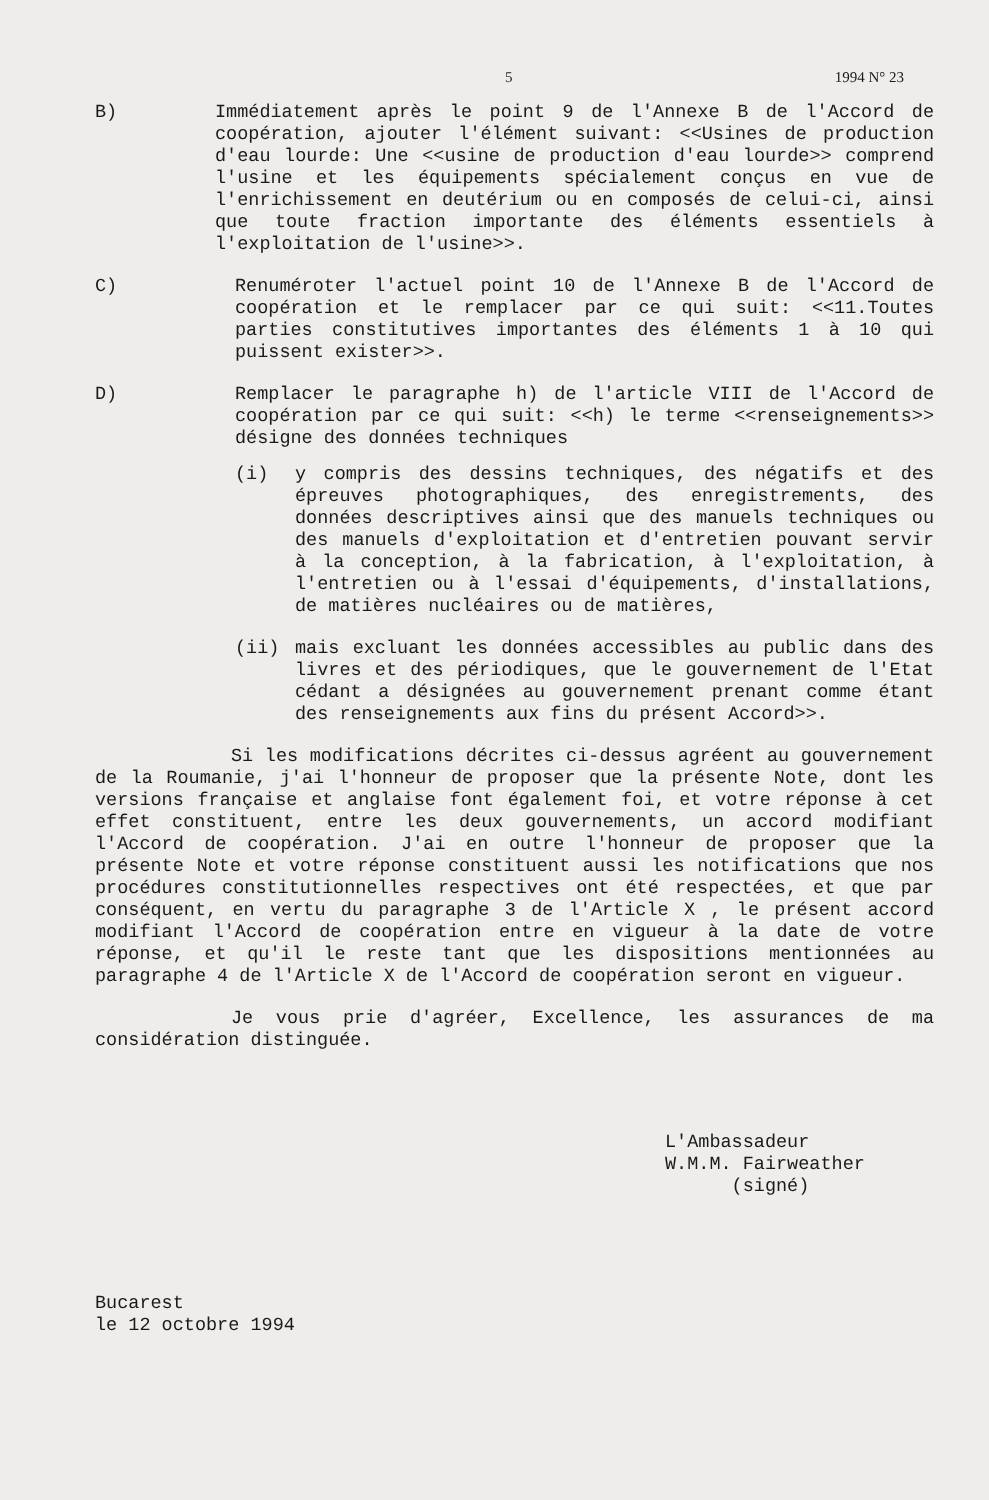5 1994 N° 23
B) Immédiatement après le point 9 de l'Annexe B de l'Accord de coopération, ajouter l'élément suivant: <<Usines de production d'eau lourde: Une <<usine de production d'eau lourde>> comprend l'usine et les équipements spécialement conçus en vue de l'enrichissement en deutérium ou en composés de celui-ci, ainsi que toute fraction importante des éléments essentiels à l'exploitation de l'usine>>.
C) Renuméroter l'actuel point 10 de l'Annexe B de l'Accord de coopération et le remplacer par ce qui suit: <<11.Toutes parties constitutives importantes des éléments 1 à 10 qui puissent exister>>.
D) Remplacer le paragraphe h) de l'article VIII de l'Accord de coopération par ce qui suit: <<h) le terme <<renseignements>> désigne des données techniques
(i) y compris des dessins techniques, des négatifs et des épreuves photographiques, des enregistrements, des données descriptives ainsi que des manuels techniques ou des manuels d'exploitation et d'entretien pouvant servir à la conception, à la fabrication, à l'exploitation, à l'entretien ou à l'essai d'équipements, d'installations, de matières nucléaires ou de matières,
(ii) mais excluant les données accessibles au public dans des livres et des périodiques, que le gouvernement de l'Etat cédant a désignées au gouvernement prenant comme étant des renseignements aux fins du présent Accord>>.
Si les modifications décrites ci-dessus agréent au gouvernement de la Roumanie, j'ai l'honneur de proposer que la présente Note, dont les versions française et anglaise font également foi, et votre réponse à cet effet constituent, entre les deux gouvernements, un accord modifiant l'Accord de coopération. J'ai en outre l'honneur de proposer que la présente Note et votre réponse constituent aussi les notifications que nos procédures constitutionnelles respectives ont été respectées, et que par conséquent, en vertu du paragraphe 3 de l'Article X , le présent accord modifiant l'Accord de coopération entre en vigueur à la date de votre réponse, et qu'il le reste tant que les dispositions mentionnées au paragraphe 4 de l'Article X de l'Accord de coopération seront en vigueur.
Je vous prie d'agréer, Excellence, les assurances de ma considération distinguée.
L'Ambassadeur
W.M.M. Fairweather
(signé)
Bucarest
le 12 octobre 1994